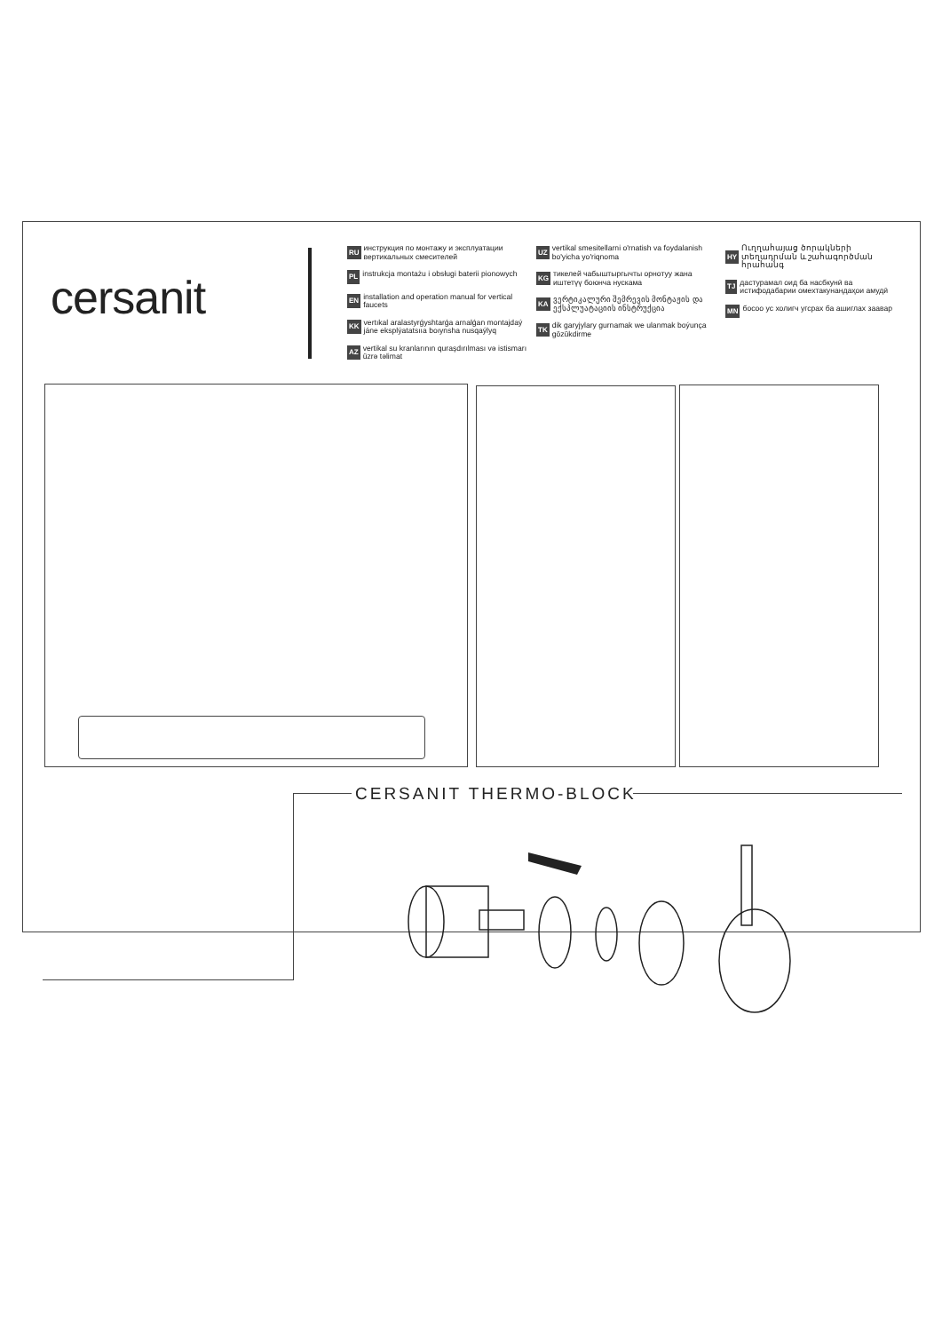cersanit
RU инструкция по монтажу и эксплуатации вертикальных смесителей
PL instrukcja montażu i obsługi baterii pionowych
EN installation and operation manual for vertical faucets
KK vertıkal aralastyrǵyshtarǵa arnalǵan montajdaý jáne eksplýatatsııa boıynsha nusqaýlyq
AZ vertikal su kranlarının quraşdırılması və istismarı üzrə təlimat
UZ vertikal smesitellarni o'rnatish va foydalanish bo'yicha yo'riqnoma
KG тикелей чабыштыргычты орнотуу жана иштетүү боюнча нускама
KA ვერტიკალური შემრევის მონტაჟის და ექსპლუატაციის ინსტრუქცია
TK dik garyjylary gurnamak we ulanmak boýunça gözükdirme
HY Ուղղահայաց ծորակների տեղադրման և շահագործման հրահանգ
TJ дастурамал оид ба насбкунӣ ва истифодабарии омехтакунандаҳои амудӣ
MN босоо ус холигч угсрах ба ашиглах заавар
CERSANIT THERMO-BLOCK